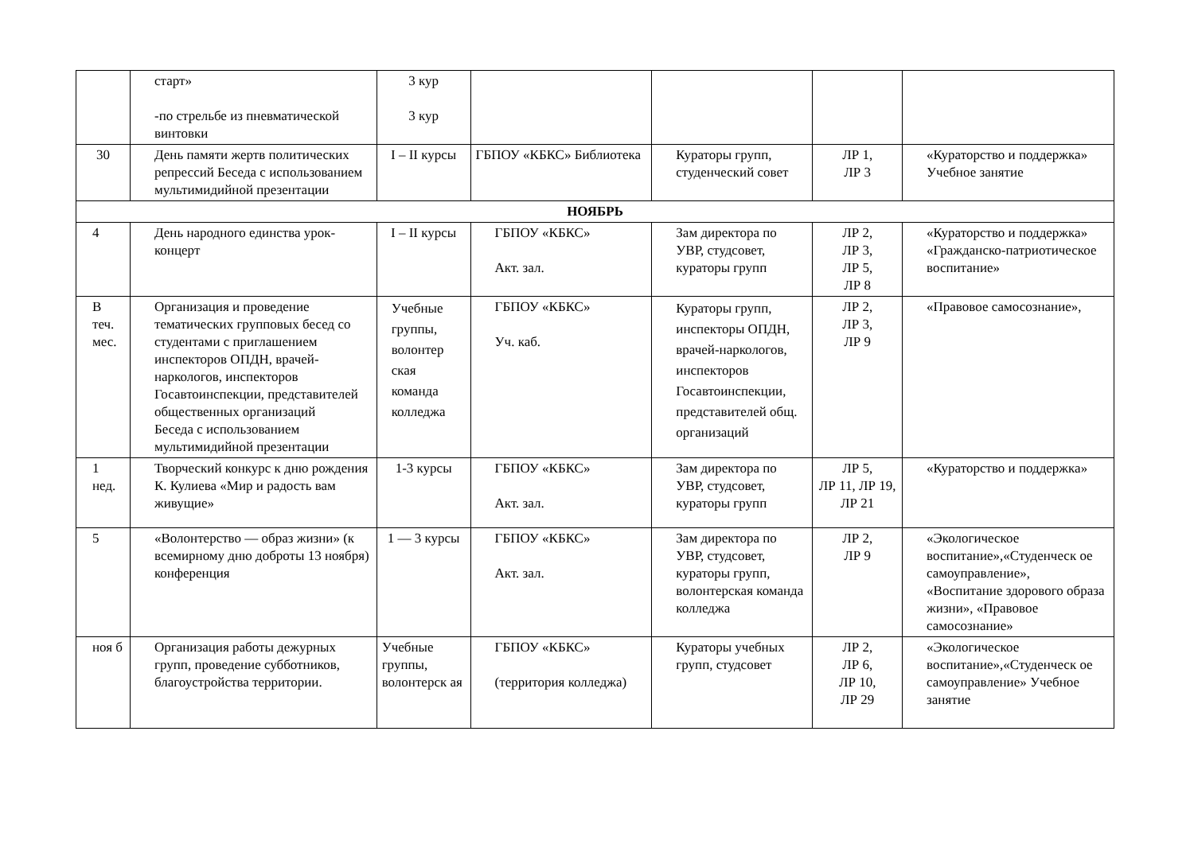| | старт» -по стрельбе из пневматической винтовки | 3 кур 3 кур | | | | |
| 30 | День памяти жертв политических репрессий Беседа с использованием мультимидийной презентации | I – II курсы | ГБПОУ «КБКС» Библиотека | Кураторы групп, студенческий совет | ЛР 1, ЛР 3 | «Кураторство и поддержка» Учебное занятие |
| НОЯБРЬ | | | | | | |
| 4 | День народного единства урок-концерт | I – II курсы | ГБПОУ «КБКС» Акт. зал. | Зам директора по УВР, студсовет, кураторы групп | ЛР 2, ЛР 3, ЛР 5, ЛР 8 | «Кураторство и поддержка» «Гражданско-патриотическое воспитание» |
| В теч. мес. | Организация и проведение тематических групповых бесед со студентами с приглашением инспекторов ОПДН, врачей-наркологов, инспекторов Госавтоинспекции, представителей общественных организаций Беседа с использованием мультимидийной презентации | Учебные группы, волонтер ская команда колледжа | ГБПОУ «КБКС» Уч. каб. | Кураторы групп, инспекторы ОПДН, врачей-наркологов, инспекторов Госавтоинспекции, представителей общ. организаций | ЛР 2, ЛР 3, ЛР 9 | «Правовое самосознание», |
| 1 нед. | Творческий конкурс к дню рождения К. Кулиева «Мир и радость вам живущие» | 1-3 курсы | ГБПОУ «КБКС» Акт. зал. | Зам директора по УВР, студсовет, кураторы групп | ЛР 5, ЛР 11, ЛР 19, ЛР 21 | «Кураторство и поддержка» |
| 5 | «Волонтерство — образ жизни» (к всемирному дню доброты 13 ноября) конференция | 1 — 3 курсы | ГБПОУ «КБКС» Акт. зал. | Зам директора по УВР, студсовет, кураторы групп, волонтерская команда колледжа | ЛР 2, ЛР 9 | «Экологическое воспитание»,«Студенческ ое самоуправление», «Воспитание здорового образа жизни», «Правовое самосознание» |
| ноя б | Организация работы дежурных групп, проведение субботников, благоустройства территории. | Учебные группы, волонтерск ая | ГБПОУ «КБКС» (территория колледжа) | Кураторы учебных групп, студсовет | ЛР 2, ЛР 6, ЛР 10, ЛР 29 | «Экологическое воспитание»,«Студенческ ое самоуправление» Учебное занятие |